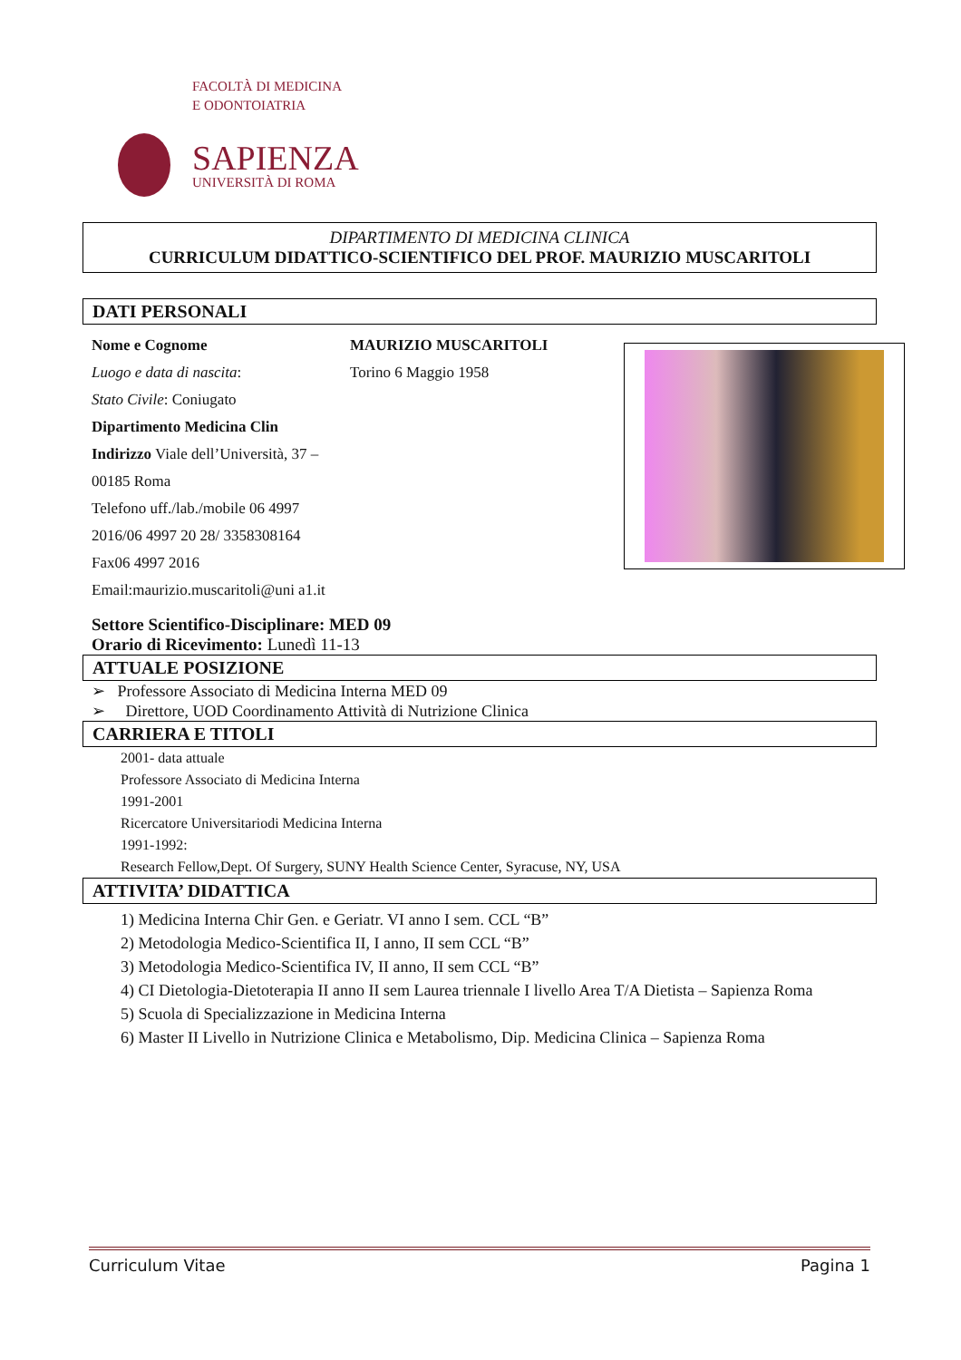FACOLTÀ DI MEDICINA
E ODONTOIATRIA
SAPIENZA
UNIVERSITÀ DI ROMA
DIPARTIMENTO DI MEDICINA CLINICA
CURRICULUM DIDATTICO-SCIENTIFICO DEL PROF. MAURIZIO MUSCARITOLI
DATI PERSONALI
Nome e Cognome
Luogo e data di nascita:
Stato Civile: Coniugato
Dipartimento Medicina Clin
Indirizzo Viale dell’Università, 37 – 00185 Roma
Telefono uff./lab./mobile 06 4997 2016/06 4997 20 28/ 3358308164
Fax06 4997 2016
Email:maurizio.muscaritoli@uni a1.it
MAURIZIO MUSCARITOLI
Torino 6 Maggio 1958
Settore Scientifico-Disciplinare: MED 09
Orario di Ricevimento: Lunedì 11-13
ATTUALE POSIZIONE
➢ Professore Associato di Medicina Interna MED 09
➢ Direttore, UOD Coordinamento Attività di Nutrizione Clinica
CARRIERA E TITOLI
2001- data attuale
Professore Associato di Medicina Interna
1991-2001
Ricercatore Universitariodi Medicina Interna
1991-1992:
Research Fellow,Dept. Of Surgery, SUNY Health Science Center, Syracuse, NY, USA
ATTIVITA’ DIDATTICA
1) Medicina Interna Chir Gen. e Geriatr. VI anno I sem. CCL “B”
2) Metodologia Medico-Scientifica II, I anno, II sem CCL “B”
3) Metodologia Medico-Scientifica IV, II anno, II sem CCL “B”
4) CI Dietologia-Dietoterapia II anno II sem Laurea triennale I livello Area T/A Dietista – Sapienza Roma
5) Scuola di Specializzazione in Medicina Interna
6) Master II Livello in Nutrizione Clinica e Metabolismo, Dip. Medicina Clinica – Sapienza Roma
Curriculum Vitae Pagina 1